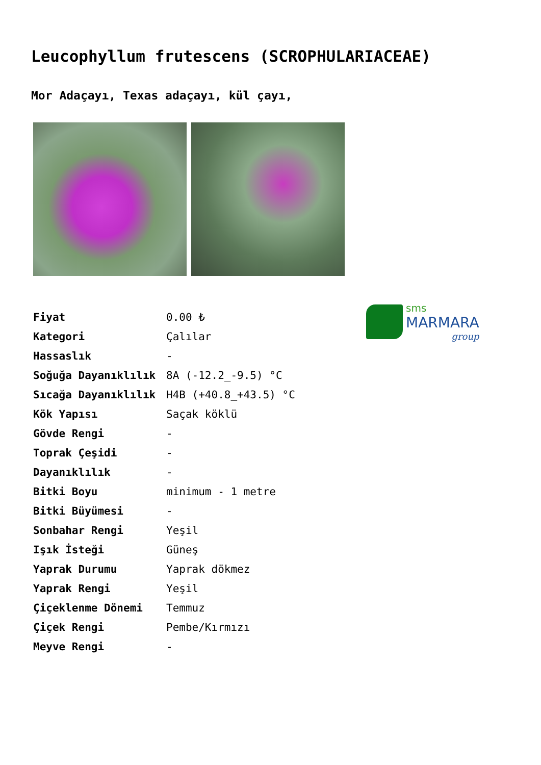Leucophyllum frutescens (SCROPHULARIACEAE)
Mor Adaçayı, Texas adaçayı, kül çayı,
sms
MARMARA
group
| Fiyat | 0.00 ₺ |
| Kategori | Çalılar |
| Hassaslık | - |
| Soğuğa Dayanıklılık | 8A (-12.2_-9.5) °C |
| Sıcağa Dayanıklılık | H4B (+40.8_+43.5) °C |
| Kök Yapısı | Saçak köklü |
| Gövde Rengi | - |
| Toprak Çeşidi | - |
| Dayanıklılık | - |
| Bitki Boyu | minimum - 1 metre |
| Bitki Büyümesi | - |
| Sonbahar Rengi | Yeşil |
| Işık İsteği | Güneş |
| Yaprak Durumu | Yaprak dökmez |
| Yaprak Rengi | Yeşil |
| Çiçeklenme Dönemi | Temmuz |
| Çiçek Rengi | Pembe/Kırmızı |
| Meyve Rengi | - |